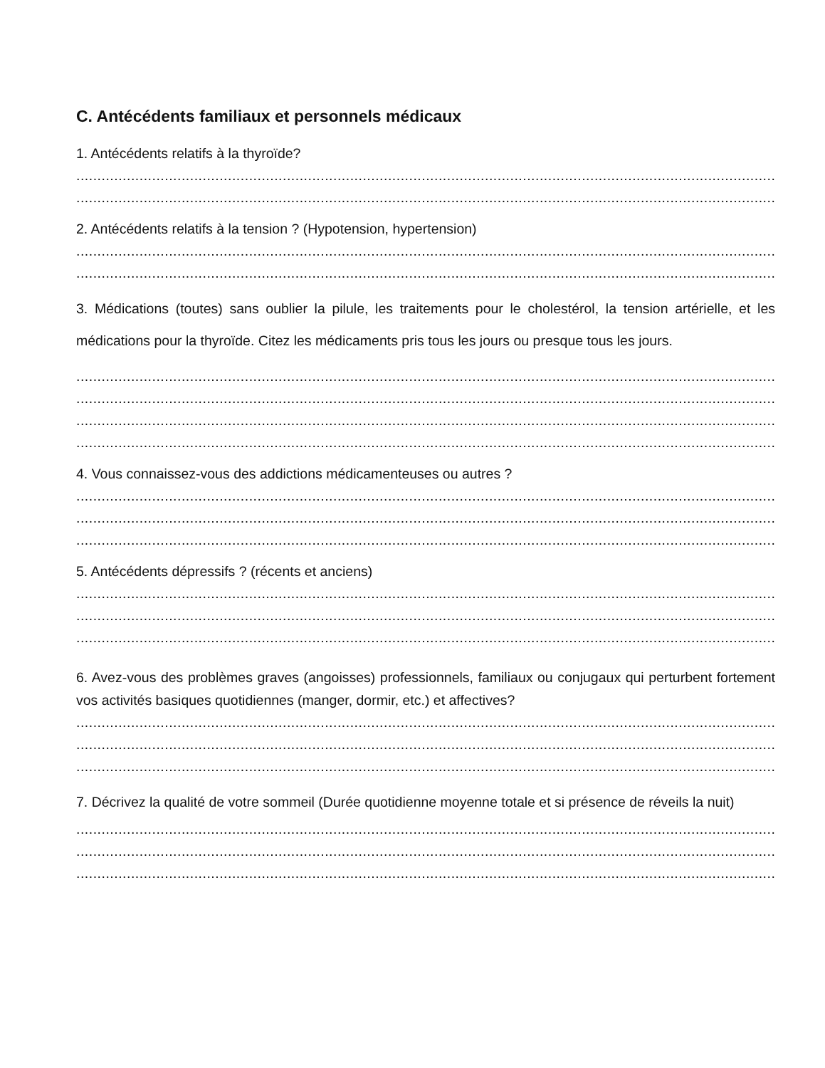C. Antécédents familiaux et personnels médicaux
1. Antécédents relatifs à la thyroïde?
........................................................................................................................................................................
........................................................................................................................................................................
2. Antécédents relatifs à la tension ? (Hypotension, hypertension)
........................................................................................................................................................................
........................................................................................................................................................................
3. Médications (toutes) sans oublier la pilule, les traitements pour le cholestérol, la tension artérielle, et les médications pour la thyroïde. Citez les médicaments pris tous les jours ou presque tous les jours.
........................................................................................................................................................................
........................................................................................................................................................................
........................................................................................................................................................................
........................................................................................................................................................................
4. Vous connaissez-vous des addictions médicamenteuses ou autres ?
........................................................................................................................................................................
........................................................................................................................................................................
........................................................................................................................................................................
5. Antécédents dépressifs ? (récents et anciens)
........................................................................................................................................................................
........................................................................................................................................................................
........................................................................................................................................................................
6. Avez-vous des problèmes graves (angoisses) professionnels, familiaux ou conjugaux qui perturbent fortement vos activités basiques quotidiennes (manger, dormir, etc.) et affectives?
........................................................................................................................................................................
........................................................................................................................................................................
........................................................................................................................................................................
7. Décrivez la qualité de votre sommeil (Durée quotidienne moyenne totale et si présence de réveils la nuit)
........................................................................................................................................................................
........................................................................................................................................................................
........................................................................................................................................................................